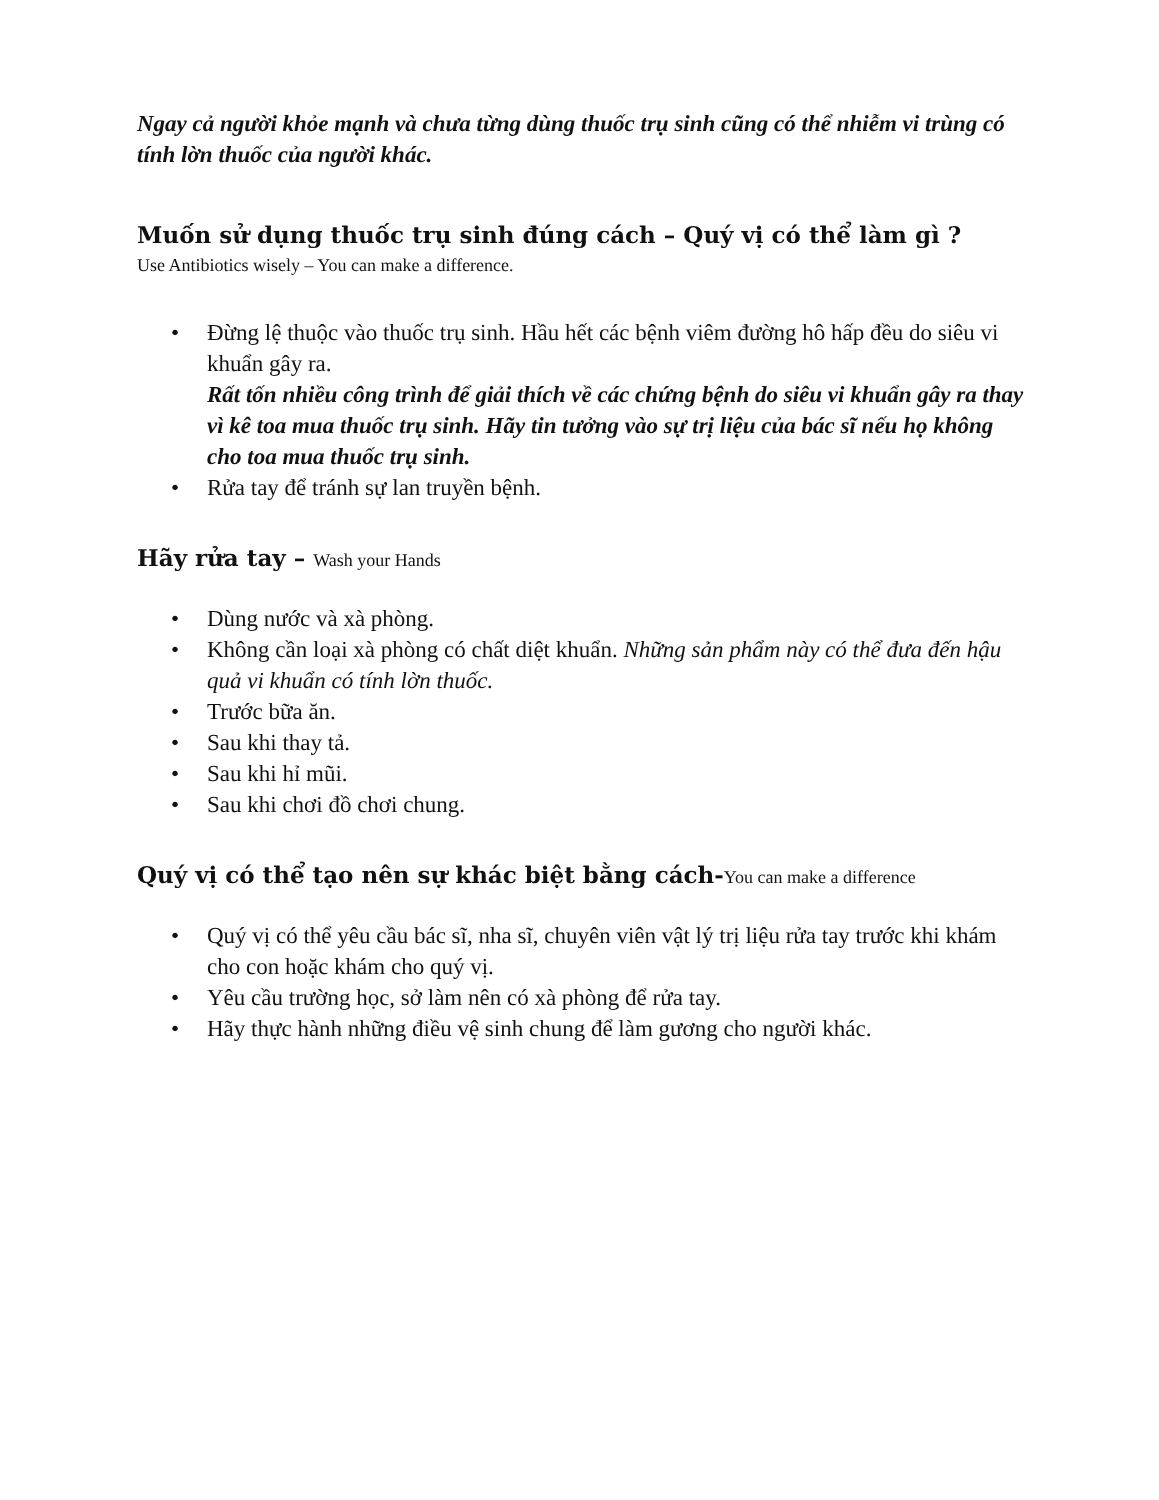Ngay cả người khỏe mạnh và chưa từng dùng thuốc trụ sinh cũng có thể nhiễm vi trùng có tính lờn thuốc của người khác.
Muốn sử dụng thuốc trụ sinh đúng cách – Quý vị có thể làm gì ?
Use Antibiotics wisely – You can make a difference.
• Đừng lệ thuộc vào thuốc trụ sinh. Hầu hết các bệnh viêm đường hô hấp đều do siêu vi khuẩn gây ra.
Rất tốn nhiều công trình để giải thích về các chứng bệnh do siêu vi khuẩn gây ra thay vì kê toa mua thuốc trụ sinh. Hãy tin tưởng vào sự trị liệu của bác sĩ nếu họ không cho toa mua thuốc trụ sinh.
• Rửa tay để tránh sự lan truyền bệnh.
Hãy rửa tay – Wash your Hands
• Dùng nước và xà phòng.
• Không cần loại xà phòng có chất diệt khuẩn. Những sản phẩm này có thể đưa đến hậu quả vi khuẩn có tính lờn thuốc.
• Trước bữa ăn.
• Sau khi thay tả.
• Sau khi hỉ mũi.
• Sau khi chơi đồ chơi chung.
Quý vị có thể tạo nên sự khác biệt bằng cách-You can make a difference
• Quý vị có thể yêu cầu bác sĩ, nha sĩ, chuyên viên vật lý trị liệu rửa tay trước khi khám cho con hoặc khám cho quý vị.
• Yêu cầu trường học, sở làm nên có xà phòng để rửa tay.
• Hãy thực hành những điều vệ sinh chung để làm gương cho người khác.